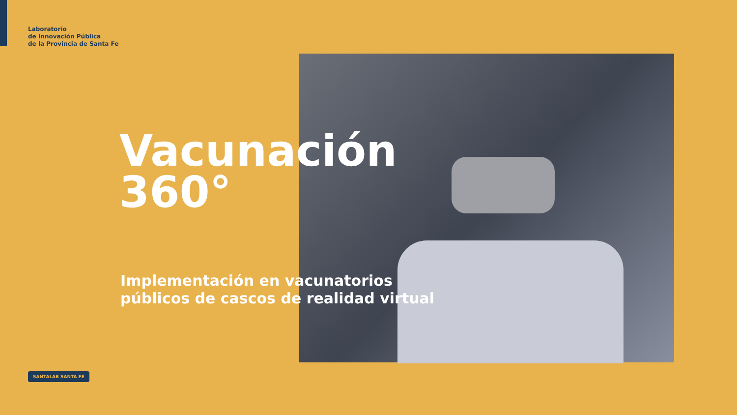Laboratorio
de Innovación Pública
de la Provincia de Santa Fe
Vacunación
360°
Implementación en vacunatorios
públicos de cascos de realidad virtual
SANTALAB SANTA FE